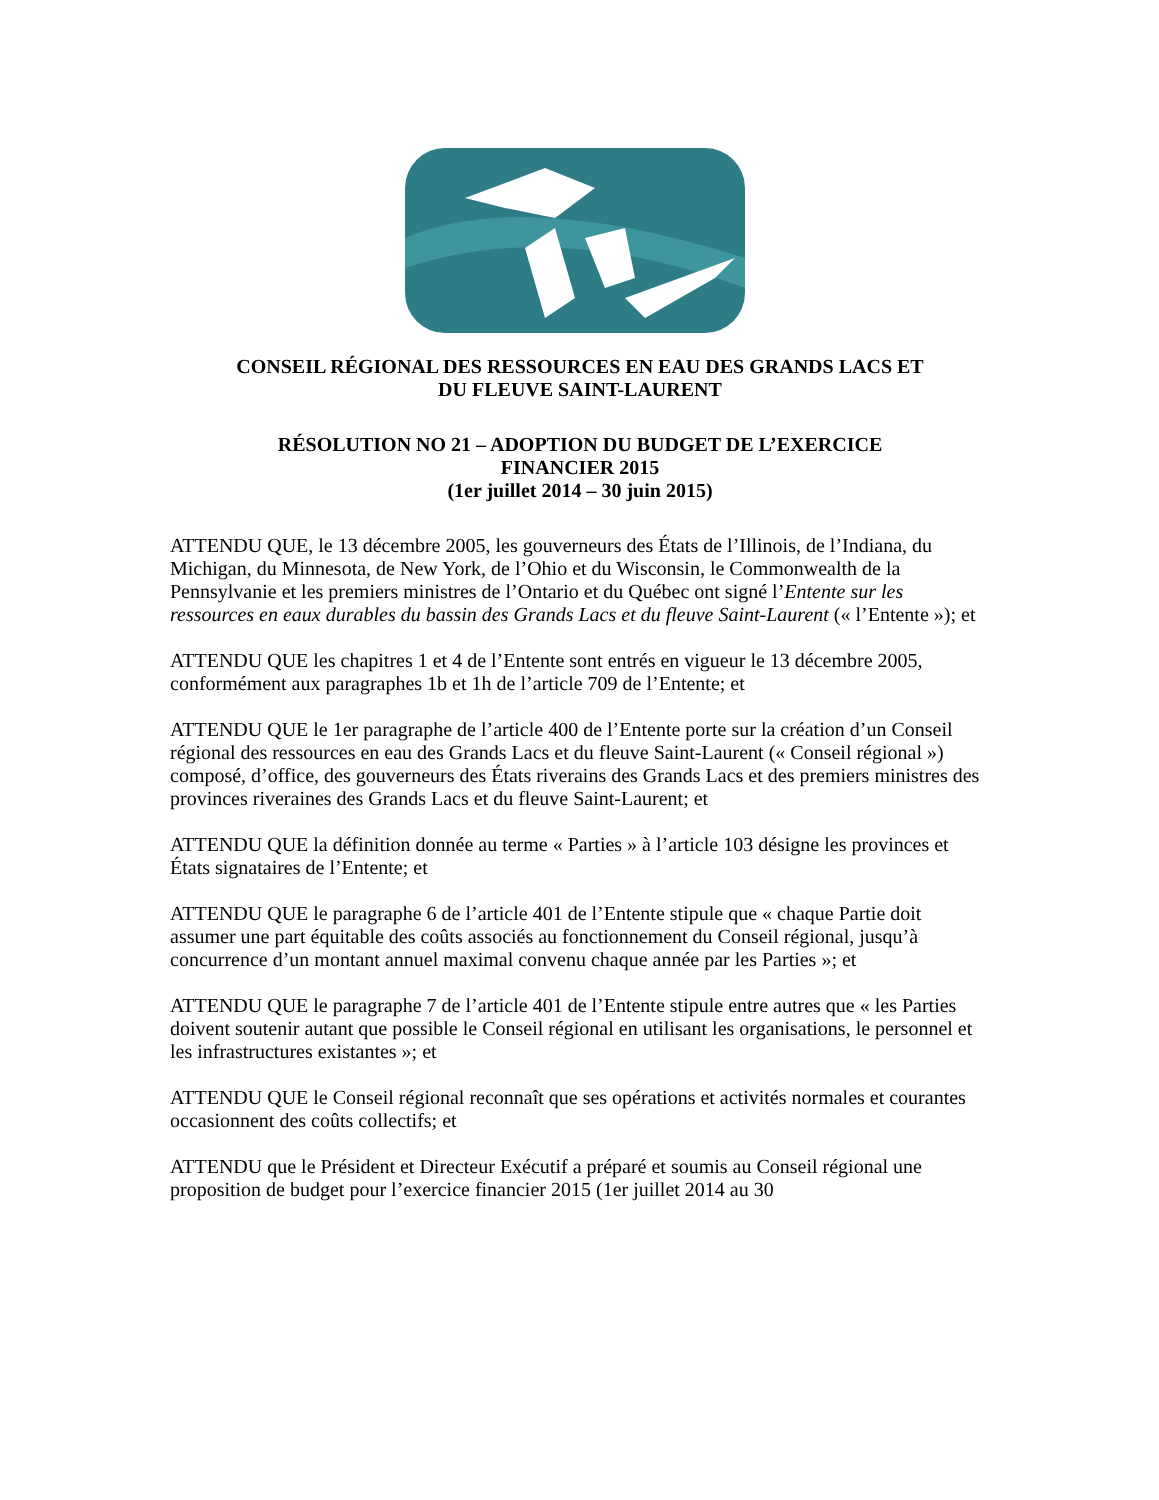CONSEIL RÉGIONAL DES RESSOURCES EN EAU DES GRANDS LACS ET
DU FLEUVE SAINT-LAURENT
RÉSOLUTION NO 21 – ADOPTION DU BUDGET DE L’EXERCICE
FINANCIER 2015
(1er juillet 2014 – 30 juin 2015)
ATTENDU QUE, le 13 décembre 2005, les gouverneurs des États de l’Illinois, de l’Indiana, du Michigan, du Minnesota, de New York, de l’Ohio et du Wisconsin, le Commonwealth de la Pennsylvanie et les premiers ministres de l’Ontario et du Québec ont signé l’Entente sur les ressources en eaux durables du bassin des Grands Lacs et du fleuve Saint-Laurent (« l’Entente »); et
ATTENDU QUE les chapitres 1 et 4 de l’Entente sont entrés en vigueur le 13 décembre 2005, conformément aux paragraphes 1b et 1h de l’article 709 de l’Entente; et
ATTENDU QUE le 1er paragraphe de l’article 400 de l’Entente porte sur la création d’un Conseil régional des ressources en eau des Grands Lacs et du fleuve Saint-Laurent (« Conseil régional ») composé, d’office, des gouverneurs des États riverains des Grands Lacs et des premiers ministres des provinces riveraines des Grands Lacs et du fleuve Saint-Laurent; et
ATTENDU QUE la définition donnée au terme « Parties » à l’article 103 désigne les provinces et États signataires de l’Entente; et
ATTENDU QUE le paragraphe 6 de l’article 401 de l’Entente stipule que « chaque Partie doit assumer une part équitable des coûts associés au fonctionnement du Conseil régional, jusqu’à concurrence d’un montant annuel maximal convenu chaque année par les Parties »; et
ATTENDU QUE le paragraphe 7 de l’article 401 de l’Entente stipule entre autres que « les Parties doivent soutenir autant que possible le Conseil régional en utilisant les organisations, le personnel et les infrastructures existantes »; et
ATTENDU QUE le Conseil régional reconnaît que ses opérations et activités normales et courantes occasionnent des coûts collectifs; et
ATTENDU que le Président et Directeur Exécutif a préparé et soumis au Conseil régional une proposition de budget pour l’exercice financier 2015 (1er juillet 2014 au 30